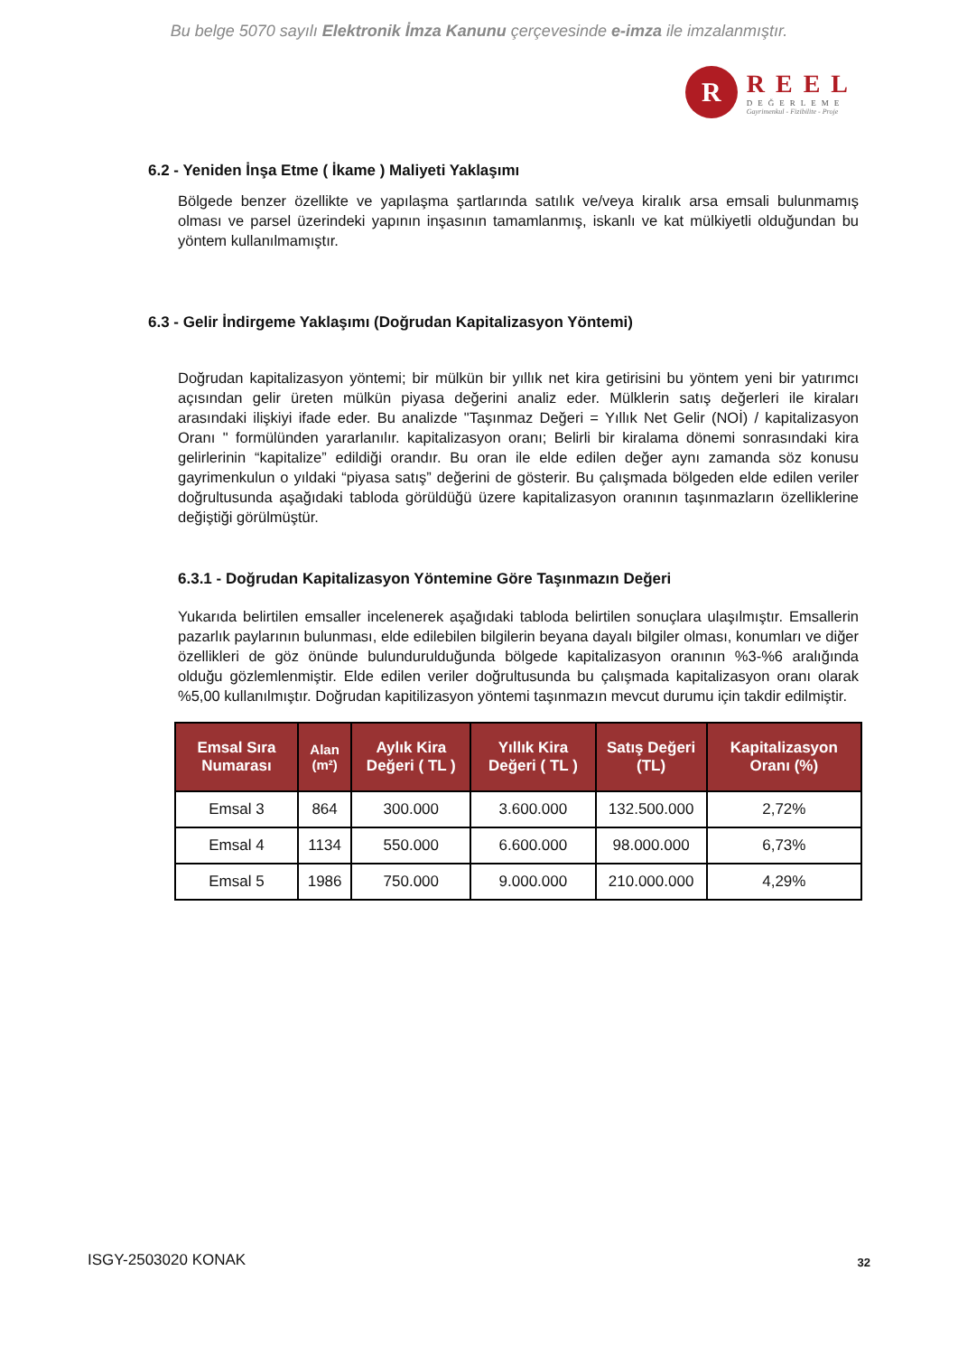Bu belge 5070 sayılı Elektronik İmza Kanunu çerçevesinde e-imza ile imzalanmıştır.
R
REEL
DEĞERLEME
Gayrimenkul - Fizibilite - Proje
6.2 - Yeniden İnşa Etme ( İkame ) Maliyeti Yaklaşımı
Bölgede benzer özellikte ve yapılaşma şartlarında satılık ve/veya kiralık arsa emsali bulunmamış olması ve parsel üzerindeki yapının inşasının tamamlanmış, iskanlı ve kat mülkiyetli olduğundan bu yöntem kullanılmamıştır.
6.3 - Gelir İndirgeme Yaklaşımı (Doğrudan Kapitalizasyon Yöntemi)
Doğrudan kapitalizasyon yöntemi; bir mülkün bir yıllık net kira getirisini bu yöntem yeni bir yatırımcı açısından gelir üreten mülkün piyasa değerini analiz eder. Mülklerin satış değerleri ile kiraları arasındaki ilişkiyi ifade eder. Bu analizde "Taşınmaz Değeri = Yıllık Net Gelir (NOİ) / kapitalizasyon Oranı " formülünden yararlanılır. kapitalizasyon oranı; Belirli bir kiralama dönemi sonrasındaki kira gelirlerinin “kapitalize” edildiği orandır. Bu oran ile elde edilen değer aynı zamanda söz konusu gayrimenkulun o yıldaki “piyasa satış” değerini de gösterir. Bu çalışmada bölgeden elde edilen veriler doğrultusunda aşağıdaki tabloda görüldüğü üzere kapitalizasyon oranının taşınmazların özelliklerine değiştiği görülmüştür.
6.3.1 - Doğrudan Kapitalizasyon Yöntemine Göre Taşınmazın Değeri
Yukarıda belirtilen emsaller incelenerek aşağıdaki tabloda belirtilen sonuçlara ulaşılmıştır. Emsallerin pazarlık paylarının bulunması, elde edilebilen bilgilerin beyana dayalı bilgiler olması, konumları ve diğer özellikleri de göz önünde bulundurulduğunda bölgede kapitalizasyon oranının %3-%6 aralığında olduğu gözlemlenmiştir. Elde edilen veriler doğrultusunda bu çalışmada kapitalizasyon oranı olarak %5,00 kullanılmıştır. Doğrudan kapitilizasyon yöntemi taşınmazın mevcut durumu için takdir edilmiştir.
| Emsal Sıra Numarası | Alan (m²) | Aylık Kira Değeri ( TL ) | Yıllık Kira Değeri ( TL ) | Satış Değeri (TL) | Kapitalizasyon Oranı (%) |
| --- | --- | --- | --- | --- | --- |
| Emsal 3 | 864 | 300.000 | 3.600.000 | 132.500.000 | 2,72% |
| Emsal 4 | 1134 | 550.000 | 6.600.000 | 98.000.000 | 6,73% |
| Emsal 5 | 1986 | 750.000 | 9.000.000 | 210.000.000 | 4,29% |
ISGY-2503020 KONAK 32